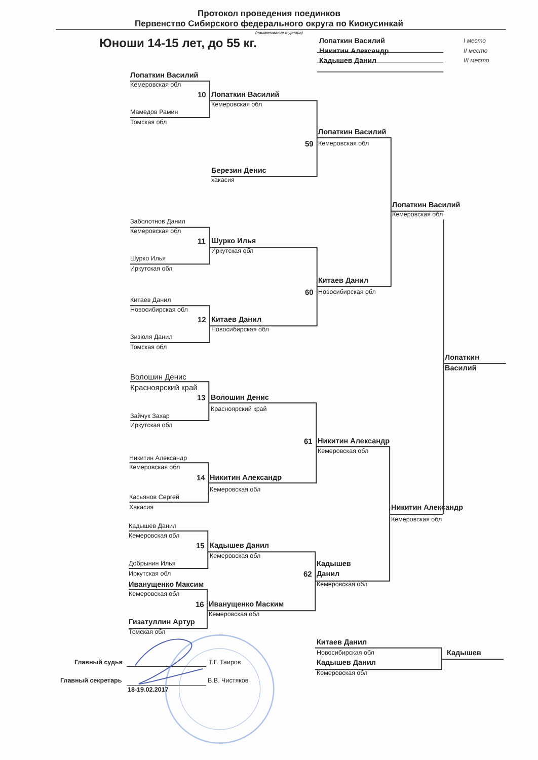Протокол проведения поединков
Первенство Сибирского федерального округа по Киокусинкай
(наименование турнира)
Юноши 14-15 лет, до 55 кг.
Лопаткин Василий I место
Никитин Александр II место
Кадышев Данил III место
Лопаткин Василий
Кемеровская обл
10 Лопаткин Василий
Кемеровская обл
Мамедов Рамин
Томская обл
Лопаткин Василий
59 Кемеровская обл
Березин Денис
хакасия
Лопаткин Василий
Кемеровская обл
Заболотнов Данил
Кемеровская обл
11 Шурко Илья
Иркутская обл
Шурко Илья
Иркутская обл
Китаев Данил
60 Новосибирская обл
Китаев Данил
Новосибирская обл
12 Китаев Данил
Новосибирская обл
Зизюля Данил
Томская обл
Лопаткин
Василий
Волошин Денис
Красноярский край
13 Волошин Денис
Красноярский край
Зайчук Захар
Иркутская обл
61 Никитин Александр
Кемеровская обл
Никитин Александр
Кемеровская обл
14 Никитин Александр
Кемеровская обл
Касьянов Сергей
Хакасия Никитин Александр
Кемеровская обл
Кадышев Данил
Кемеровская обл
15 Кадышев Данил
Кемеровская обл
Добрынин Илья Кадышев
Иркутская обл 62 Данил
Иванущенко Максим Кемеровская обл
Кемеровская обл
16 Иванущенко Маским
Кемеровская обл
Гизатуллин Артур
Томская обл
Китаев Данил
Новосибирская обл Кадышев
Главный судья Т.Г. Таиров Кадышев Данил
Кемеровская обл
Главный секретарь В.В. Чистяков
18-19.02.2017